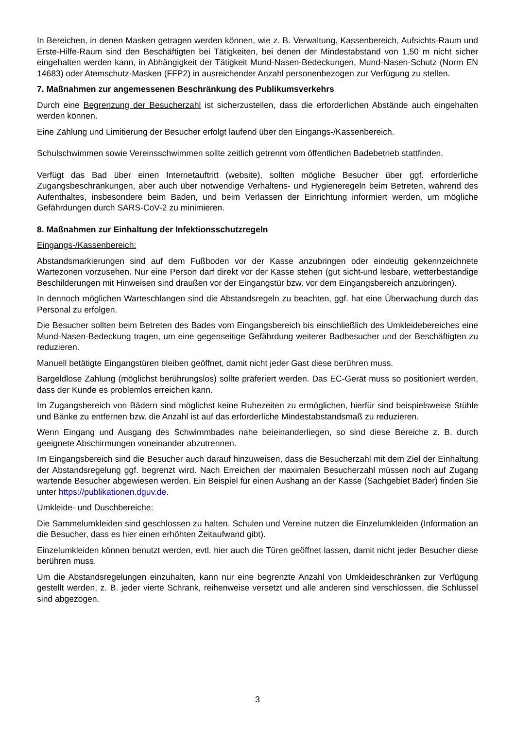In Bereichen, in denen Masken getragen werden können, wie z. B. Verwaltung, Kassenbereich, Aufsichts-Raum und Erste-Hilfe-Raum sind den Beschäftigten bei Tätigkeiten, bei denen der Mindestabstand von 1,50 m nicht sicher eingehalten werden kann, in Abhängigkeit der Tätigkeit Mund-Nasen-Bedeckungen, Mund-Nasen-Schutz (Norm EN 14683) oder Atemschutz-Masken (FFP2) in ausreichender Anzahl personenbezogen zur Verfügung zu stellen.
7. Maßnahmen zur angemessenen Beschränkung des Publikumsverkehrs
Durch eine Begrenzung der Besucherzahl ist sicherzustellen, dass die erforderlichen Abstände auch eingehalten werden können.
Eine Zählung und Limitierung der Besucher erfolgt laufend über den Eingangs-/Kassenbereich.
Schulschwimmen sowie Vereinsschwimmen sollte zeitlich getrennt vom öffentlichen Badebetrieb stattfinden.
Verfügt das Bad über einen Internetauftritt (website), sollten mögliche Besucher über ggf. erforderliche Zugangsbeschränkungen, aber auch über notwendige Verhaltens- und Hygieneregeln beim Betreten, während des Aufenthaltes, insbesondere beim Baden, und beim Verlassen der Einrichtung informiert werden, um mögliche Gefährdungen durch SARS-CoV-2 zu minimieren.
8. Maßnahmen zur Einhaltung der Infektionsschutzregeln
Eingangs-/Kassenbereich:
Abstandsmarkierungen sind auf dem Fußboden vor der Kasse anzubringen oder eindeutig gekennzeichnete Wartezonen vorzusehen. Nur eine Person darf direkt vor der Kasse stehen (gut sicht-und lesbare, wetterbeständige Beschilderungen mit Hinweisen sind draußen vor der Eingangstür bzw. vor dem Eingangsbereich anzubringen).
In dennoch möglichen Warteschlangen sind die Abstandsregeln zu beachten, ggf. hat eine Überwachung durch das Personal zu erfolgen.
Die Besucher sollten beim Betreten des Bades vom Eingangsbereich bis einschließlich des Umkleidebereiches eine Mund-Nasen-Bedeckung tragen, um eine gegenseitige Gefährdung weiterer Badbesucher und der Beschäftigten zu reduzieren.
Manuell betätigte Eingangstüren bleiben geöffnet, damit nicht jeder Gast diese berühren muss.
Bargeldlose Zahlung (möglichst berührungslos) sollte präferiert werden. Das EC-Gerät muss so positioniert werden, dass der Kunde es problemlos erreichen kann.
Im Zugangsbereich von Bädern sind möglichst keine Ruhezeiten zu ermöglichen, hierfür sind beispielsweise Stühle und Bänke zu entfernen bzw. die Anzahl ist auf das erforderliche Mindestabstandsmaß zu reduzieren.
Wenn Eingang und Ausgang des Schwimmbades nahe beieinanderliegen, so sind diese Bereiche z. B. durch geeignete Abschirmungen voneinander abzutrennen.
Im Eingangsbereich sind die Besucher auch darauf hinzuweisen, dass die Besucherzahl mit dem Ziel der Einhaltung der Abstandsregelung ggf. begrenzt wird. Nach Erreichen der maximalen Besucherzahl müssen noch auf Zugang wartende Besucher abgewiesen werden. Ein Beispiel für einen Aushang an der Kasse (Sachgebiet Bäder) finden Sie unter https://publikationen.dguv.de.
Umkleide- und Duschbereiche:
Die Sammelumkleiden sind geschlossen zu halten. Schulen und Vereine nutzen die Einzelumkleiden (Information an die Besucher, dass es hier einen erhöhten Zeitaufwand gibt).
Einzelumkleiden können benutzt werden, evtl. hier auch die Türen geöffnet lassen, damit nicht jeder Besucher diese berühren muss.
Um die Abstandsregelungen einzuhalten, kann nur eine begrenzte Anzahl von Umkleideschränken zur Verfügung gestellt werden, z. B. jeder vierte Schrank, reihenweise versetzt und alle anderen sind verschlossen, die Schlüssel sind abgezogen.
3